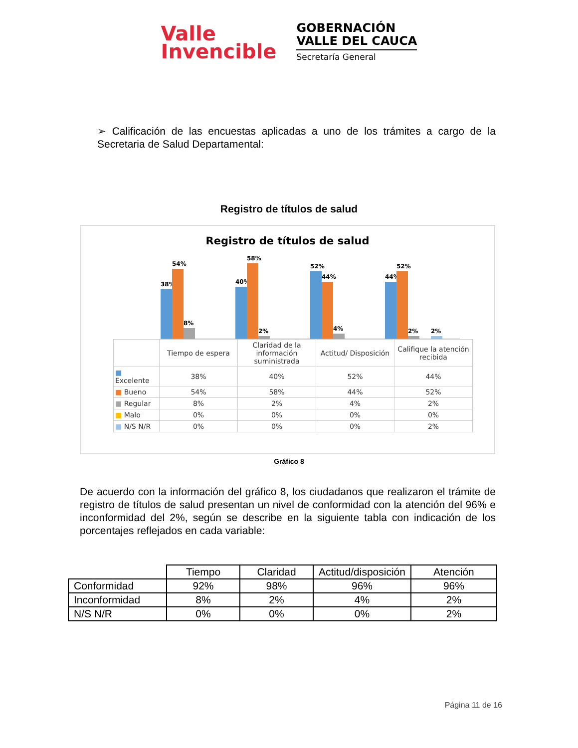Valle
Invencible
GOBERNACIÓN
VALLE DEL CAUCA
Secretaría General
➢ Calificación de las encuestas aplicadas a uno de los trámites a cargo de la Secretaria de Salud Departamental:
Registro de títulos de salud
Registro de títulos de salud
38%
54%
8%
40%
58%
2%
52%
44%
4%
44%
52%
2%
2%
| | Tiempo de espera | Claridad de la información suministrada | Actitud/ Disposición | Califique la atención recibida |
| ■ Excelente | 38% | 40% | 52% | 44% |
| ■ Bueno | 54% | 58% | 44% | 52% |
| ■ Regular | 8% | 2% | 4% | 2% |
| ■ Malo | 0% | 0% | 0% | 0% |
| ■ N/S N/R | 0% | 0% | 0% | 2% |
Gráfico 8
De acuerdo con la información del gráfico 8, los ciudadanos que realizaron el trámite de registro de títulos de salud presentan un nivel de conformidad con la atención del 96% e inconformidad del 2%, según se describe en la siguiente tabla con indicación de los porcentajes reflejados en cada variable:
| | Tiempo | Claridad | Actitud/disposición | Atención |
| Conformidad | 92% | 98% | 96% | 96% |
| Inconformidad | 8% | 2% | 4% | 2% |
| N/S N/R | 0% | 0% | 0% | 2% |
Página 11 de 16